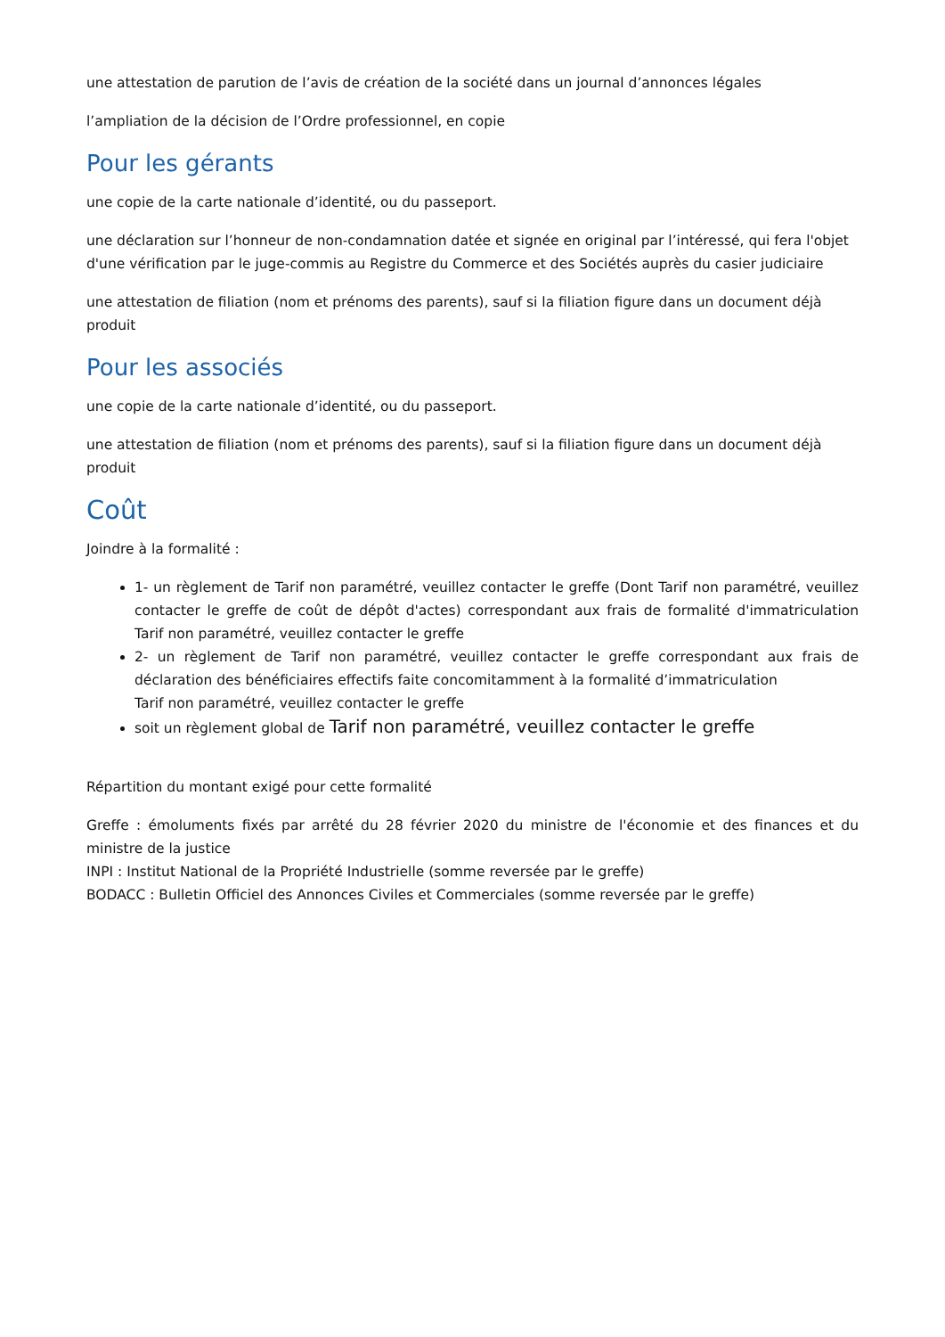une attestation de parution de l’avis de création de la société dans un journal d’annonces légales
l’ampliation de la décision de l’Ordre professionnel, en copie
Pour les gérants
une copie de la carte nationale d’identité, ou du passeport.
une déclaration sur l’honneur de non-condamnation datée et signée en original par l’intéressé, qui fera l'objet d'une vérification par le juge-commis au Registre du Commerce et des Sociétés auprès du casier judiciaire
une attestation de filiation (nom et prénoms des parents), sauf si la filiation figure dans un document déjà produit
Pour les associés
une copie de la carte nationale d’identité, ou du passeport.
une attestation de filiation (nom et prénoms des parents), sauf si la filiation figure dans un document déjà produit
Coût
Joindre à la formalité :
1- un règlement de Tarif non paramétré, veuillez contacter le greffe (Dont Tarif non paramétré, veuillez contacter le greffe de coût de dépôt d'actes) correspondant aux frais de formalité d'immatriculation Tarif non paramétré, veuillez contacter le greffe
2- un règlement de Tarif non paramétré, veuillez contacter le greffe correspondant aux frais de déclaration des bénéficiaires effectifs faite concomitamment à la formalité d’immatriculation
Tarif non paramétré, veuillez contacter le greffe
soit un règlement global de Tarif non paramétré, veuillez contacter le greffe
Répartition du montant exigé pour cette formalité
Greffe : émoluments fixés par arrêté du 28 février 2020 du ministre de l'économie et des finances et du ministre de la justice
INPI : Institut National de la Propriété Industrielle (somme reversée par le greffe)
BODACC : Bulletin Officiel des Annonces Civiles et Commerciales (somme reversée par le greffe)